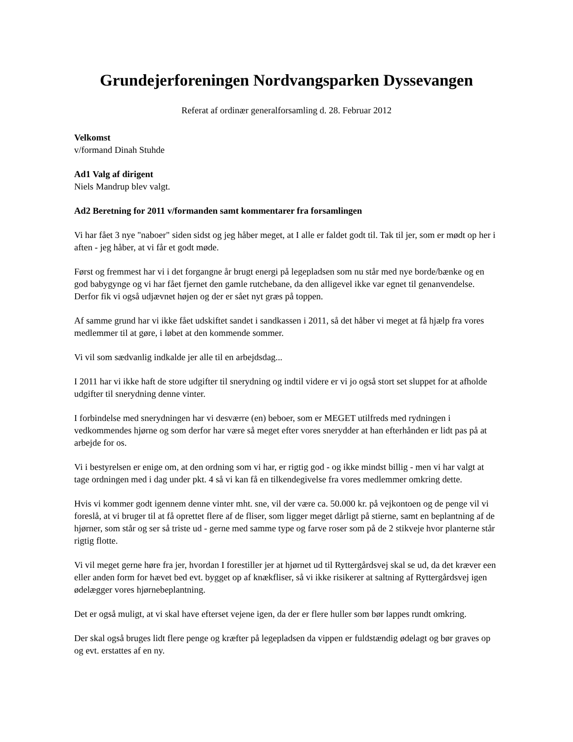Grundejerforeningen Nordvangsparken Dyssevangen
Referat af ordinær generalforsamling d. 28. Februar 2012
Velkomst
v/formand Dinah Stuhde
Ad1 Valg af dirigent
Niels Mandrup blev valgt.
Ad2 Beretning for 2011 v/formanden samt kommentarer fra forsamlingen
Vi har fået 3 nye "naboer" siden sidst og jeg håber meget, at I alle er faldet godt til. Tak til jer, som er mødt op her i aften - jeg håber, at vi får et godt møde.
Først og fremmest har vi i det forgangne år brugt energi på legepladsen som nu står med nye borde/bænke og en god babygynge og vi har fået fjernet den gamle rutchebane, da den alligevel ikke var egnet til genanvendelse. Derfor fik vi også udjævnet højen og der er sået nyt græs på toppen.
Af samme grund har vi ikke fået udskiftet sandet i sandkassen i 2011, så det håber vi meget at få hjælp fra vores medlemmer til at gøre, i løbet at den kommende sommer.
Vi vil som sædvanlig indkalde jer alle til en arbejdsdag...
I 2011 har vi ikke haft de store udgifter til snerydning og indtil videre er vi jo også stort set sluppet for at afholde udgifter til snerydning denne vinter.
I forbindelse med snerydningen har vi desværre (en) beboer, som er MEGET utilfreds med rydningen i vedkommendes hjørne og som derfor har være så meget efter vores snerydder at han efterhånden er lidt pas på at arbejde for os.
Vi i bestyrelsen er enige om, at den ordning som vi har, er rigtig god - og ikke mindst billig - men vi har valgt at tage ordningen med i dag under pkt. 4 så vi kan få en tilkendegivelse fra vores medlemmer omkring dette.
Hvis vi kommer godt igennem denne vinter mht. sne, vil der være ca. 50.000 kr. på vejkontoen og de penge vil vi foreslå, at vi bruger til at få oprettet flere af de fliser, som ligger meget dårligt på stierne, samt en beplantning af de hjørner, som står og ser så triste ud - gerne med samme type og farve roser som på de 2 stikveje hvor planterne står rigtig flotte.
Vi vil meget gerne høre fra jer, hvordan I forestiller jer at hjørnet ud til Ryttergårdsvej skal se ud, da det kræver een eller anden form for hævet bed evt. bygget op af knækfliser, så vi ikke risikerer at saltning af Ryttergårdsvej igen ødelægger vores hjørnebeplantning.
Det er også muligt, at vi skal have efterset vejene igen, da der er flere huller som bør lappes rundt omkring.
Der skal også bruges lidt flere penge og kræfter på legepladsen da vippen er fuldstændig ødelagt og bør graves op og evt. erstattes af en ny.